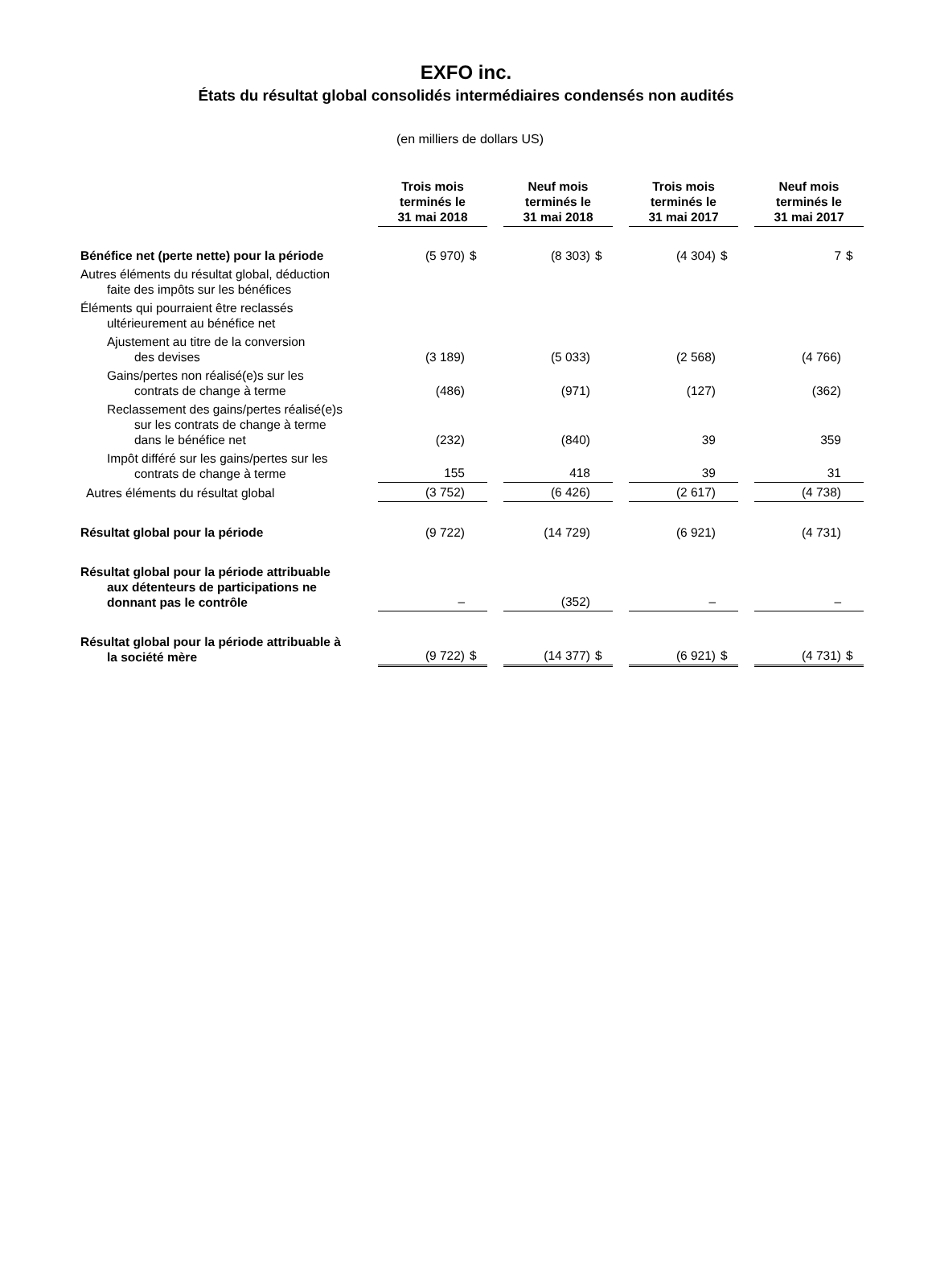EXFO inc.
États du résultat global consolidés intermédiaires condensés non audités
(en milliers de dollars US)
| | Trois mois terminés le 31 mai 2018 | | | Neuf mois terminés le 31 mai 2018 | | | Trois mois terminés le 31 mai 2017 | | | Neuf mois terminés le 31 mai 2017 | |
| Bénéfice net (perte nette) pour la période | (5 970) | $ | | (8 303) | $ | | (4 304) | $ | | 7 | $ |
| Autres éléments du résultat global, déduction faite des impôts sur les bénéfices | | | | | | | | | | | |
| Éléments qui pourraient être reclassés ultérieurement au bénéfice net | | | | | | | | | | | |
| Ajustement au titre de la conversion des devises | (3 189) | | | (5 033) | | | (2 568) | | | (4 766) | |
| Gains/pertes non réalisé(e)s sur les contrats de change à terme | (486) | | | (971) | | | (127) | | | (362) | |
| Reclassement des gains/pertes réalisé(e)s sur les contrats de change à terme dans le bénéfice net | (232) | | | (840) | | | 39 | | | 359 | |
| Impôt différé sur les gains/pertes sur les contrats de change à terme | 155 | | | 418 | | | 39 | | | 31 | |
| Autres éléments du résultat global | (3 752) | | | (6 426) | | | (2 617) | | | (4 738) | |
| Résultat global pour la période | (9 722) | | | (14 729) | | | (6 921) | | | (4 731) | |
| Résultat global pour la période attribuable aux détenteurs de participations ne donnant pas le contrôle | – | | | (352) | | | – | | | – | |
| Résultat global pour la période attribuable à la société mère | (9 722) | $ | | (14 377) | $ | | (6 921) | $ | | (4 731) | $ |